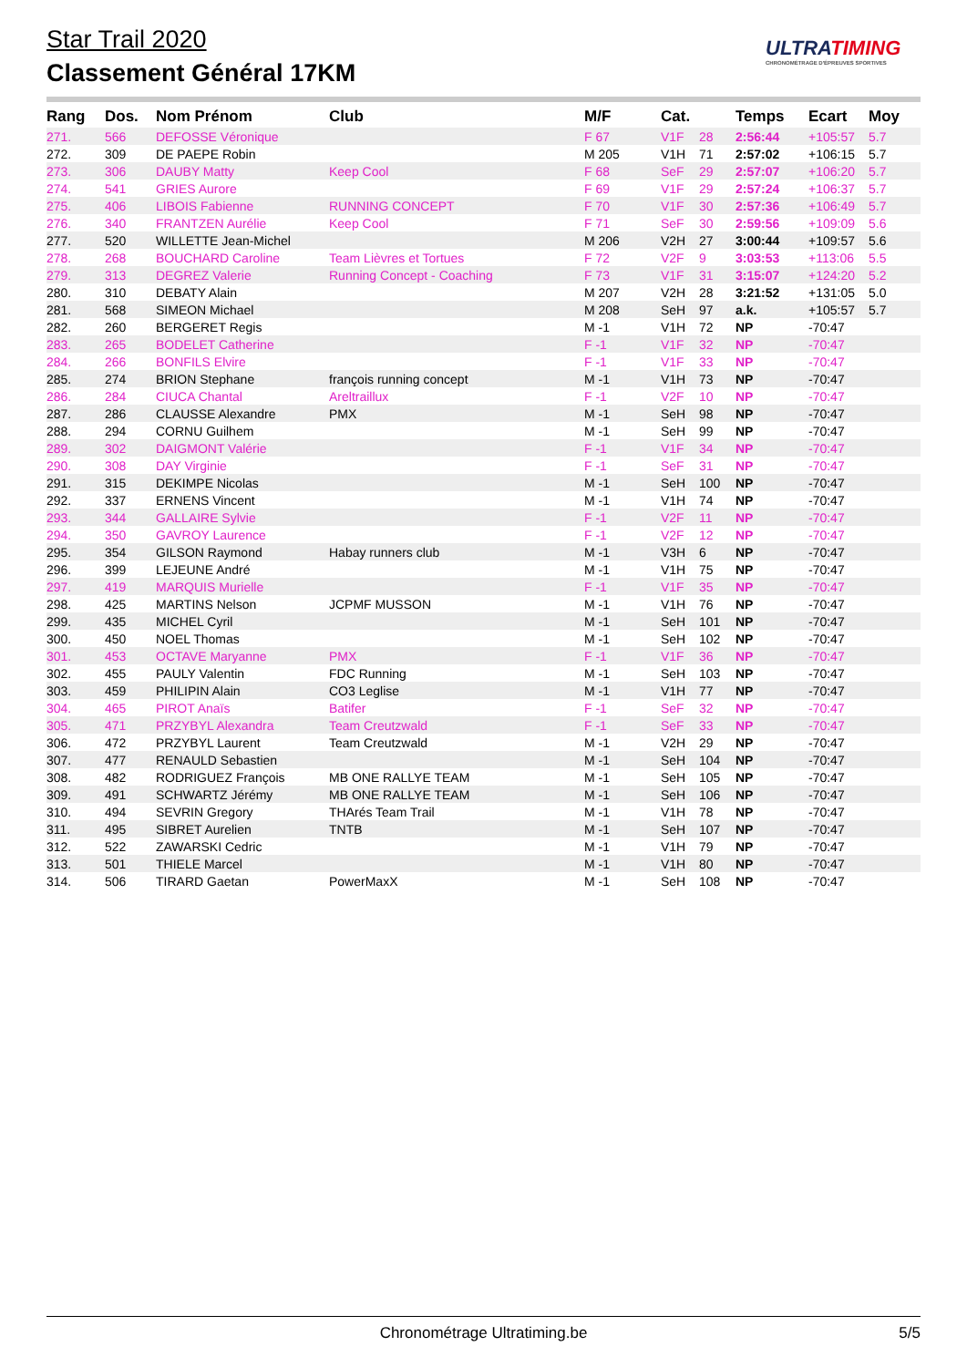Star Trail 2020
Classement Général 17KM
ULTRATIMING
CHRONOMÉTRAGE D'ÉPREUVES SPORTIVES
| Rang | Dos. | Nom Prénom | Club | M/F | Cat. | | Temps | Ecart | Moy |
| --- | --- | --- | --- | --- | --- | --- | --- | --- | --- |
| 271. | 566 | DEFOSSE Véronique | | F 67 | V1F | 28 | 2:56:44 | +105:57 | 5.7 |
| 272. | 309 | DE PAEPE Robin | | M 205 | V1H | 71 | 2:57:02 | +106:15 | 5.7 |
| 273. | 306 | DAUBY Matty | Keep Cool | F 68 | SeF | 29 | 2:57:07 | +106:20 | 5.7 |
| 274. | 541 | GRIES Aurore | | F 69 | V1F | 29 | 2:57:24 | +106:37 | 5.7 |
| 275. | 406 | LIBOIS Fabienne | RUNNING CONCEPT | F 70 | V1F | 30 | 2:57:36 | +106:49 | 5.7 |
| 276. | 340 | FRANTZEN Aurélie | Keep Cool | F 71 | SeF | 30 | 2:59:56 | +109:09 | 5.6 |
| 277. | 520 | WILLETTE Jean-Michel | | M 206 | V2H | 27 | 3:00:44 | +109:57 | 5.6 |
| 278. | 268 | BOUCHARD Caroline | Team Lièvres et Tortues | F 72 | V2F | 9 | 3:03:53 | +113:06 | 5.5 |
| 279. | 313 | DEGREZ Valerie | Running Concept - Coaching | F 73 | V1F | 31 | 3:15:07 | +124:20 | 5.2 |
| 280. | 310 | DEBATY Alain | | M 207 | V2H | 28 | 3:21:52 | +131:05 | 5.0 |
| 281. | 568 | SIMEON Michael | | M 208 | SeH | 97 | a.k. | +105:57 | 5.7 |
| 282. | 260 | BERGERET Regis | | M -1 | V1H | 72 | NP | -70:47 | |
| 283. | 265 | BODELET Catherine | | F -1 | V1F | 32 | NP | -70:47 | |
| 284. | 266 | BONFILS Elvire | | F -1 | V1F | 33 | NP | -70:47 | |
| 285. | 274 | BRION Stephane | françois running concept | M -1 | V1H | 73 | NP | -70:47 | |
| 286. | 284 | CIUCA Chantal | Areltraillux | F -1 | V2F | 10 | NP | -70:47 | |
| 287. | 286 | CLAUSSE Alexandre | PMX | M -1 | SeH | 98 | NP | -70:47 | |
| 288. | 294 | CORNU Guilhem | | M -1 | SeH | 99 | NP | -70:47 | |
| 289. | 302 | DAIGMONT Valérie | | F -1 | V1F | 34 | NP | -70:47 | |
| 290. | 308 | DAY Virginie | | F -1 | SeF | 31 | NP | -70:47 | |
| 291. | 315 | DEKIMPE Nicolas | | M -1 | SeH | 100 | NP | -70:47 | |
| 292. | 337 | ERNENS Vincent | | M -1 | V1H | 74 | NP | -70:47 | |
| 293. | 344 | GALLAIRE Sylvie | | F -1 | V2F | 11 | NP | -70:47 | |
| 294. | 350 | GAVROY Laurence | | F -1 | V2F | 12 | NP | -70:47 | |
| 295. | 354 | GILSON Raymond | Habay runners club | M -1 | V3H | 6 | NP | -70:47 | |
| 296. | 399 | LEJEUNE André | | M -1 | V1H | 75 | NP | -70:47 | |
| 297. | 419 | MARQUIS Murielle | | F -1 | V1F | 35 | NP | -70:47 | |
| 298. | 425 | MARTINS Nelson | JCPMF MUSSON | M -1 | V1H | 76 | NP | -70:47 | |
| 299. | 435 | MICHEL Cyril | | M -1 | SeH | 101 | NP | -70:47 | |
| 300. | 450 | NOEL Thomas | | M -1 | SeH | 102 | NP | -70:47 | |
| 301. | 453 | OCTAVE Maryanne | PMX | F -1 | V1F | 36 | NP | -70:47 | |
| 302. | 455 | PAULY Valentin | FDC Running | M -1 | SeH | 103 | NP | -70:47 | |
| 303. | 459 | PHILIPIN Alain | CO3 Leglise | M -1 | V1H | 77 | NP | -70:47 | |
| 304. | 465 | PIROT Anaïs | Batifer | F -1 | SeF | 32 | NP | -70:47 | |
| 305. | 471 | PRZYBYL Alexandra | Team Creutzwald | F -1 | SeF | 33 | NP | -70:47 | |
| 306. | 472 | PRZYBYL Laurent | Team Creutzwald | M -1 | V2H | 29 | NP | -70:47 | |
| 307. | 477 | RENAULD Sebastien | | M -1 | SeH | 104 | NP | -70:47 | |
| 308. | 482 | RODRIGUEZ François | MB ONE RALLYE TEAM | M -1 | SeH | 105 | NP | -70:47 | |
| 309. | 491 | SCHWARTZ Jérémy | MB ONE RALLYE TEAM | M -1 | SeH | 106 | NP | -70:47 | |
| 310. | 494 | SEVRIN Gregory | THArés Team Trail | M -1 | V1H | 78 | NP | -70:47 | |
| 311. | 495 | SIBRET Aurelien | TNTB | M -1 | SeH | 107 | NP | -70:47 | |
| 312. | 522 | ZAWARSKI Cedric | | M -1 | V1H | 79 | NP | -70:47 | |
| 313. | 501 | THIELE Marcel | | M -1 | V1H | 80 | NP | -70:47 | |
| 314. | 506 | TIRARD Gaetan | PowerMaxX | M -1 | SeH | 108 | NP | -70:47 | |
Chronométrage Ultratiming.be
5/5